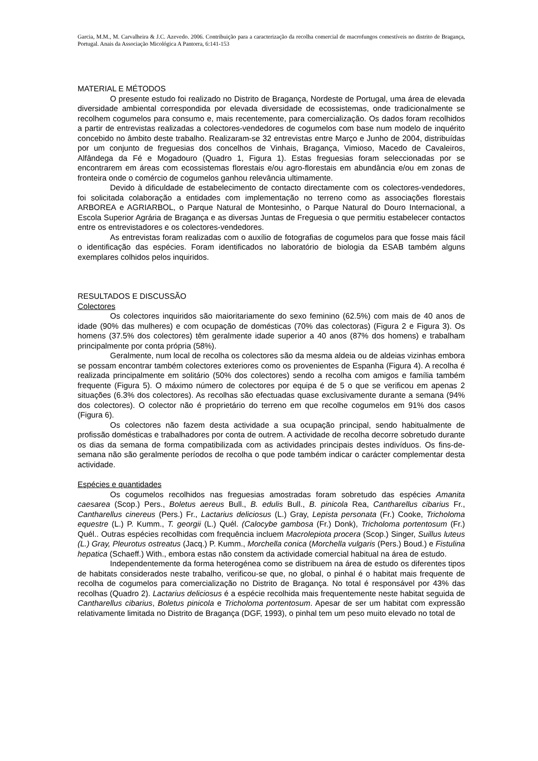Garcia, M.M., M. Carvalheira & J.C. Azevedo. 2006. Contribuição para a caracterização da recolha comercial de macrofungos comestíveis no distrito de Bragança, Portugal. Anais da Associação Micológica A Pantorra, 6:141-153
MATERIAL E MÉTODOS
O presente estudo foi realizado no Distrito de Bragança, Nordeste de Portugal, uma área de elevada diversidade ambiental correspondida por elevada diversidade de ecossistemas, onde tradicionalmente se recolhem cogumelos para consumo e, mais recentemente, para comercialização. Os dados foram recolhidos a partir de entrevistas realizadas a colectores-vendedores de cogumelos com base num modelo de inquérito concebido no âmbito deste trabalho. Realizaram-se 32 entrevistas entre Março e Junho de 2004, distribuídas por um conjunto de freguesias dos concelhos de Vinhais, Bragança, Vimioso, Macedo de Cavaleiros, Alfândega da Fé e Mogadouro (Quadro 1, Figura 1). Estas freguesias foram seleccionadas por se encontrarem em áreas com ecossistemas florestais e/ou agro-florestais em abundância e/ou em zonas de fronteira onde o comércio de cogumelos ganhou relevância ultimamente.
Devido à dificuldade de estabelecimento de contacto directamente com os colectores-vendedores, foi solicitada colaboração a entidades com implementação no terreno como as associações florestais ARBOREA e AGRIARBOL, o Parque Natural de Montesinho, o Parque Natural do Douro Internacional, a Escola Superior Agrária de Bragança e as diversas Juntas de Freguesia o que permitiu estabelecer contactos entre os entrevistadores e os colectores-vendedores.
As entrevistas foram realizadas com o auxílio de fotografias de cogumelos para que fosse mais fácil o identificação das espécies. Foram identificados no laboratório de biologia da ESAB também alguns exemplares colhidos pelos inquiridos.
RESULTADOS E DISCUSSÃO
Colectores
Os colectores inquiridos são maioritariamente do sexo feminino (62.5%) com mais de 40 anos de idade (90% das mulheres) e com ocupação de domésticas (70% das colectoras) (Figura 2 e Figura 3). Os homens (37.5% dos colectores) têm geralmente idade superior a 40 anos (87% dos homens) e trabalham principalmente por conta própria (58%).
Geralmente, num local de recolha os colectores são da mesma aldeia ou de aldeias vizinhas embora se possam encontrar também colectores exteriores como os provenientes de Espanha (Figura 4). A recolha é realizada principalmente em solitário (50% dos colectores) sendo a recolha com amigos e família também frequente (Figura 5). O máximo número de colectores por equipa é de 5 o que se verificou em apenas 2 situações (6.3% dos colectores). As recolhas são efectuadas quase exclusivamente durante a semana (94% dos colectores). O colector não é proprietário do terreno em que recolhe cogumelos em 91% dos casos (Figura 6).
Os colectores não fazem desta actividade a sua ocupação principal, sendo habitualmente de profissão domésticas e trabalhadores por conta de outrem. A actividade de recolha decorre sobretudo durante os dias da semana de forma compatibilizada com as actividades principais destes indivíduos. Os fins-de-semana não são geralmente períodos de recolha o que pode também indicar o carácter complementar desta actividade.
Espécies e quantidades
Os cogumelos recolhidos nas freguesias amostradas foram sobretudo das espécies Amanita caesarea (Scop.) Pers., Boletus aereus Bull., B. edulis Bull., B. pinicola Rea, Cantharellus cibarius Fr., Cantharellus cinereus (Pers.) Fr., Lactarius deliciosus (L.) Gray, Lepista personata (Fr.) Cooke, Tricholoma equestre (L.) P. Kumm., T. georgii (L.) Quél. (Calocybe gambosa (Fr.) Donk), Tricholoma portentosum (Fr.) Quél.. Outras espécies recolhidas com frequência incluem Macrolepiota procera (Scop.) Singer, Suillus luteus (L.) Gray, Pleurotus ostreatus (Jacq.) P. Kumm., Morchella conica (Morchella vulgaris (Pers.) Boud.) e Fistulina hepatica (Schaeff.) With., embora estas não constem da actividade comercial habitual na área de estudo.
Independentemente da forma heterogénea como se distribuem na área de estudo os diferentes tipos de habitats considerados neste trabalho, verificou-se que, no global, o pinhal é o habitat mais frequente de recolha de cogumelos para comercialização no Distrito de Bragança. No total é responsável por 43% das recolhas (Quadro 2). Lactarius deliciosus é a espécie recolhida mais frequentemente neste habitat seguida de Cantharellus cibarius, Boletus pinicola e Tricholoma portentosum. Apesar de ser um habitat com expressão relativamente limitada no Distrito de Bragança (DGF, 1993), o pinhal tem um peso muito elevado no total de